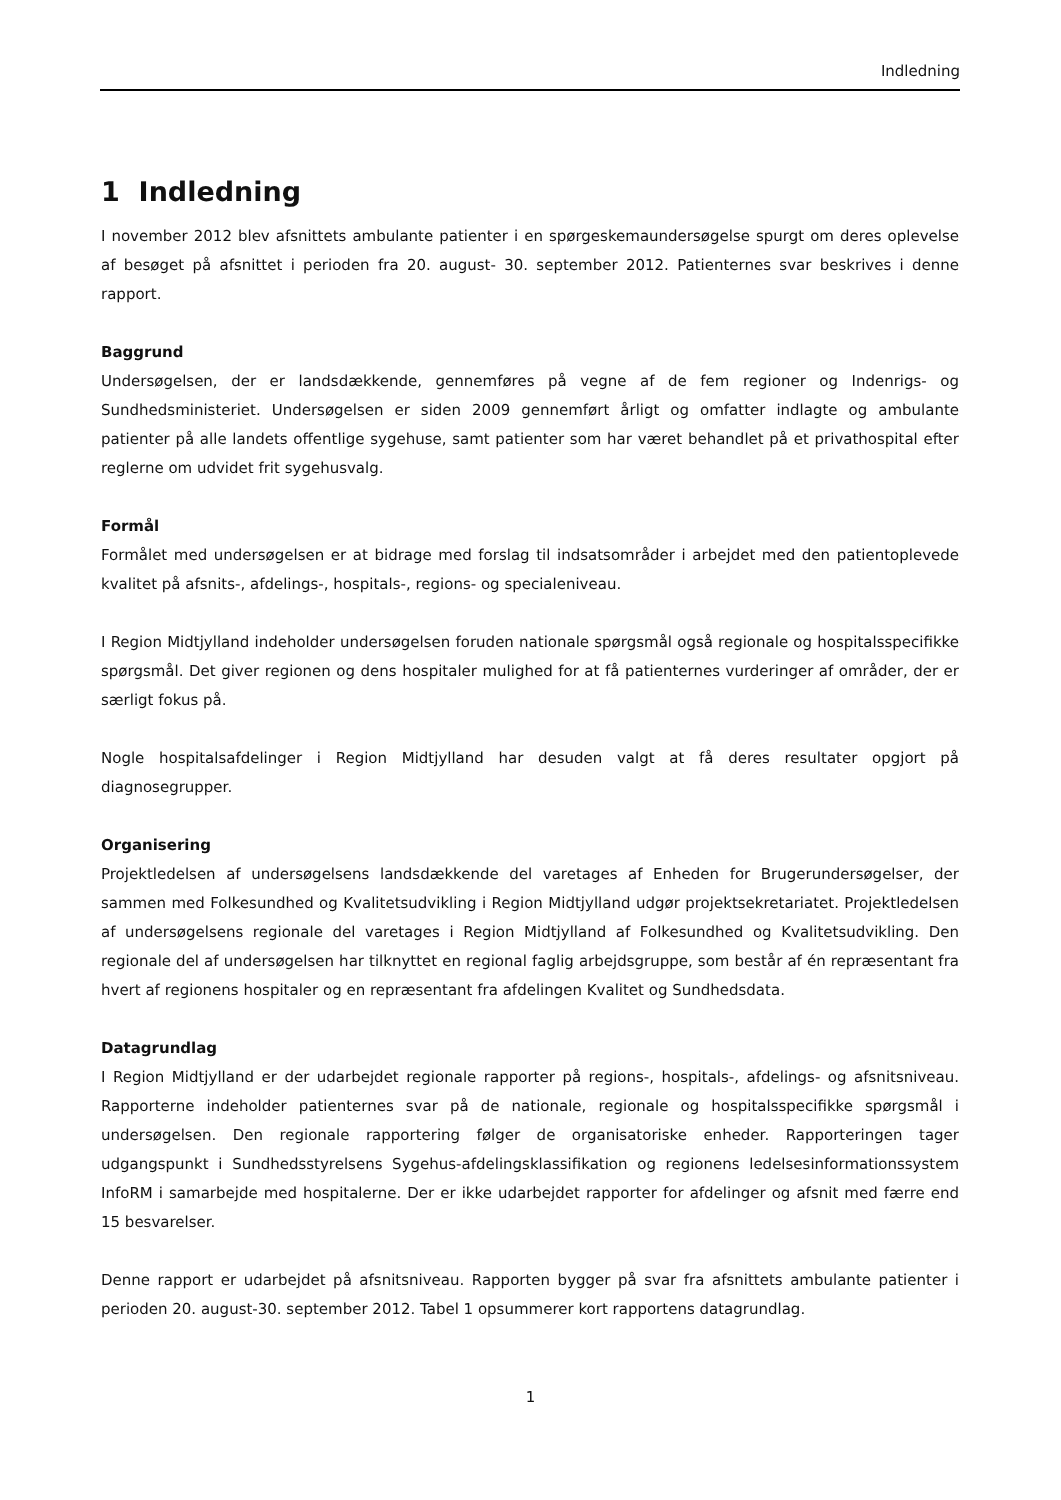Indledning
1 Indledning
I november 2012 blev afsnittets ambulante patienter i en spørgeskemaundersøgelse spurgt om deres oplevelse af besøget på afsnittet i perioden fra 20. august- 30. september 2012. Patienternes svar beskrives i denne rapport.
Baggrund
Undersøgelsen, der er landsdækkende, gennemføres på vegne af de fem regioner og Indenrigs- og Sundhedsministeriet. Undersøgelsen er siden 2009 gennemført årligt og omfatter indlagte og ambulante patienter på alle landets offentlige sygehuse, samt patienter som har været behandlet på et privathospital efter reglerne om udvidet frit sygehusvalg.
Formål
Formålet med undersøgelsen er at bidrage med forslag til indsatsområder i arbejdet med den patientoplevede kvalitet på afsnits-, afdelings-, hospitals-, regions- og specialeniveau.
I Region Midtjylland indeholder undersøgelsen foruden nationale spørgsmål også regionale og hospitalsspecifikke spørgsmål. Det giver regionen og dens hospitaler mulighed for at få patienternes vurderinger af områder, der er særligt fokus på.
Nogle hospitalsafdelinger i Region Midtjylland har desuden valgt at få deres resultater opgjort på diagnosegrupper.
Organisering
Projektledelsen af undersøgelsens landsdækkende del varetages af Enheden for Brugerundersøgelser, der sammen med Folkesundhed og Kvalitetsudvikling i Region Midtjylland udgør projektsekretariatet. Projektledelsen af undersøgelsens regionale del varetages i Region Midtjylland af Folkesundhed og Kvalitetsudvikling. Den regionale del af undersøgelsen har tilknyttet en regional faglig arbejdsgruppe, som består af én repræsentant fra hvert af regionens hospitaler og en repræsentant fra afdelingen Kvalitet og Sundhedsdata.
Datagrundlag
I Region Midtjylland er der udarbejdet regionale rapporter på regions-, hospitals-, afdelings- og afsnitsniveau. Rapporterne indeholder patienternes svar på de nationale, regionale og hospitalsspecifikke spørgsmål i undersøgelsen. Den regionale rapportering følger de organisatoriske enheder. Rapporteringen tager udgangspunkt i Sundhedsstyrelsens Sygehus-afdelingsklassifikation og regionens ledelsesinformationssystem InfoRM i samarbejde med hospitalerne. Der er ikke udarbejdet rapporter for afdelinger og afsnit med færre end 15 besvarelser.
Denne rapport er udarbejdet på afsnitsniveau. Rapporten bygger på svar fra afsnittets ambulante patienter i perioden 20. august-30. september 2012. Tabel 1 opsummerer kort rapportens datagrundlag.
1